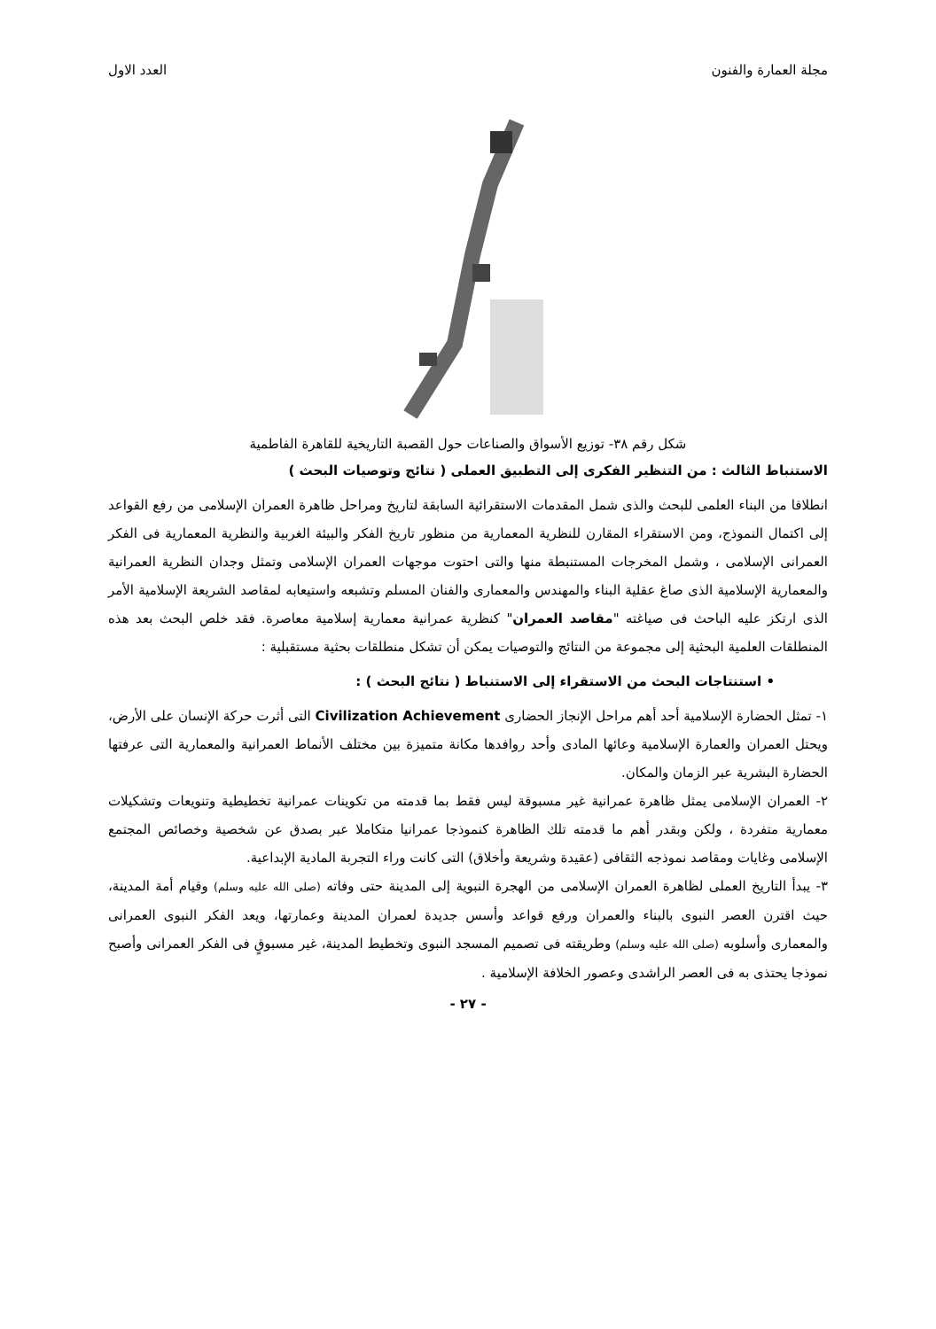مجلة العمارة والفنون العدد الاول
شكل رقم ٣٨- توزيع الأسواق والصناعات حول القصبة التاريخية للقاهرة الفاطمية
الاستنباط الثالث : من التنظير الفكرى إلى التطبيق العملى ( نتائج وتوصيات البحث )
انطلاقا من البناء العلمى للبحث والذى شمل المقدمات الاستقرائية السابقة لتاريخ ومراحل ظاهرة العمران الإسلامى من رفع القواعد إلى اكتمال النموذج، ومن الاستقراء المقارن للنظرية المعمارية من منظور تاريخ الفكر والبيئة الغربية والنظرية المعمارية فى الفكر العمرانى الإسلامى ، وشمل المخرجات المستنبطة منها والتى احتوت موجهات العمران الإسلامى وتمثل وجدان النظرية العمرانية والمعمارية الإسلامية الذى صاغ عقلية البناء والمهندس والمعمارى والفنان المسلم وتشبعه واستيعابه لمقاصد الشريعة الإسلامية الأمر الذى ارتكز عليه الباحث فى صياغته "مقاصد العمران" كنظرية عمرانية معمارية إسلامية معاصرة. فقد خلص البحث بعد هذه المنطلقات العلمية البحثية إلى مجموعة من النتائج والتوصيات يمكن أن تشكل منطلقات بحثية مستقبلية :
• استنتاجات البحث من الاستقراء إلى الاستنباط ( نتائج البحث ) :
١- تمثل الحضارة الإسلامية أحد أهم مراحل الإنجاز الحضارى Civilization Achievement التى أثرت حركة الإنسان على الأرض، ويحتل العمران والعمارة الإسلامية وعائها المادى وأحد روافدها مكانة متميزة بين مختلف الأنماط العمرانية والمعمارية التى عرفتها الحضارة البشرية عبر الزمان والمكان.
٢- العمران الإسلامى يمثل ظاهرة عمرانية غير مسبوقة ليس فقط بما قدمته من تكوينات عمرانية تخطيطية وتنويعات وتشكيلات معمارية متفردة ، ولكن وبقدر أهم ما قدمته تلك الظاهرة كنموذجا عمرانيا متكاملا عبر بصدق عن شخصية وخصائص المجتمع الإسلامى وغايات ومقاصد نموذجه الثقافى (عقيدة وشريعة وأخلاق) التى كانت وراء التجربة المادية الإبداعية.
٣- يبدأ التاريخ العملى لظاهرة العمران الإسلامى من الهجرة النبوية إلى المدينة حتى وفاته (صلى الله عليه وسلم) وقيام أمة المدينة، حيث اقترن العصر النبوى بالبناء والعمران ورفع قواعد وأسس جديدة لعمران المدينة وعمارتها، ويعد الفكر النبوى العمرانى والمعمارى وأسلوبه (صلى الله عليه وسلم) وطريقته فى تصميم المسجد النبوى وتخطيط المدينة، غير مسبوقٍ فى الفكر العمرانى وأصبح نموذجا يحتذى به فى العصر الراشدى وعصور الخلافة الإسلامية .
- ٢٧ -